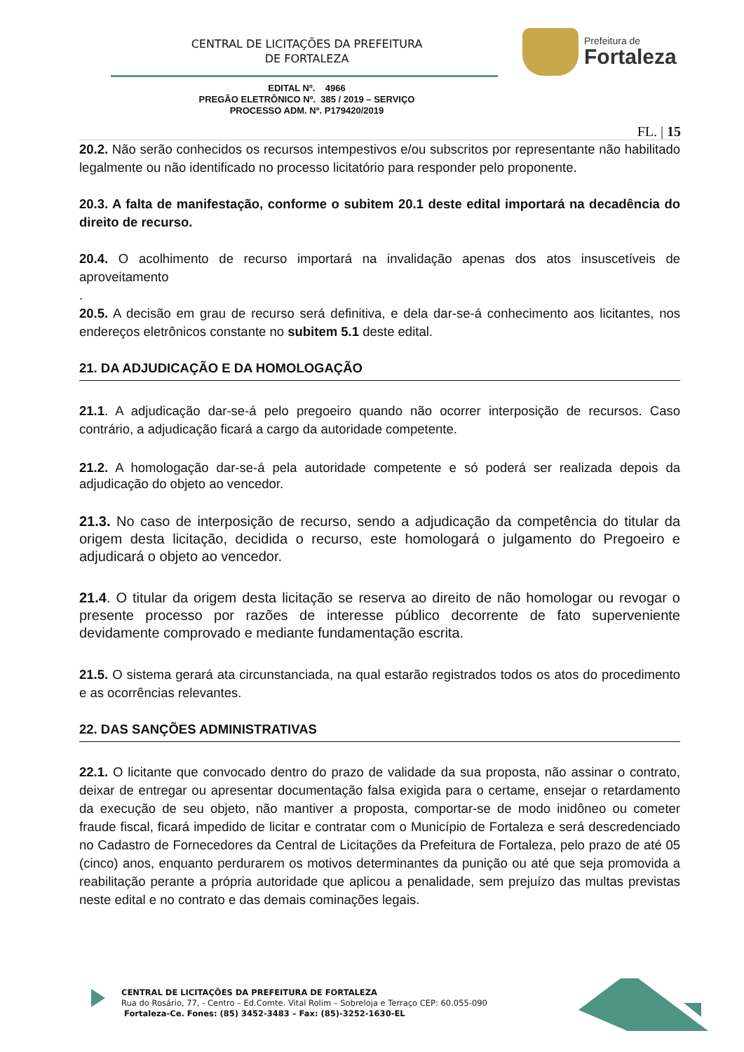CENTRAL DE LICITAÇÕES DA PREFEITURA
DE FORTALEZA
Prefeitura de
Fortaleza
EDITAL Nº. 4966
PREGÃO ELETRÔNICO Nº. 385 / 2019 – SERVIÇO
PROCESSO ADM. Nº. P179420/2019
FL. | 15
20.2. Não serão conhecidos os recursos intempestivos e/ou subscritos por representante não habilitado legalmente ou não identificado no processo licitatório para responder pelo proponente.
20.3. A falta de manifestação, conforme o subitem 20.1 deste edital importará na decadência do direito de recurso.
20.4. O acolhimento de recurso importará na invalidação apenas dos atos insuscetíveis de aproveitamento
.
20.5. A decisão em grau de recurso será definitiva, e dela dar-se-á conhecimento aos licitantes, nos endereços eletrônicos constante no subitem 5.1 deste edital.
21. DA ADJUDICAÇÃO E DA HOMOLOGAÇÃO
21.1. A adjudicação dar-se-á pelo pregoeiro quando não ocorrer interposição de recursos. Caso contrário, a adjudicação ficará a cargo da autoridade competente.
21.2. A homologação dar-se-á pela autoridade competente e só poderá ser realizada depois da adjudicação do objeto ao vencedor.
21.3. No caso de interposição de recurso, sendo a adjudicação da competência do titular da origem desta licitação, decidida o recurso, este homologará o julgamento do Pregoeiro e adjudicará o objeto ao vencedor.
21.4. O titular da origem desta licitação se reserva ao direito de não homologar ou revogar o presente processo por razões de interesse público decorrente de fato superveniente devidamente comprovado e mediante fundamentação escrita.
21.5. O sistema gerará ata circunstanciada, na qual estarão registrados todos os atos do procedimento e as ocorrências relevantes.
22. DAS SANÇÕES ADMINISTRATIVAS
22.1. O licitante que convocado dentro do prazo de validade da sua proposta, não assinar o contrato, deixar de entregar ou apresentar documentação falsa exigida para o certame, ensejar o retardamento da execução de seu objeto, não mantiver a proposta, comportar-se de modo inidôneo ou cometer fraude fiscal, ficará impedido de licitar e contratar com o Município de Fortaleza e será descredenciado no Cadastro de Fornecedores da Central de Licitações da Prefeitura de Fortaleza, pelo prazo de até 05 (cinco) anos, enquanto perdurarem os motivos determinantes da punição ou até que seja promovida a reabilitação perante a própria autoridade que aplicou a penalidade, sem prejuízo das multas previstas neste edital e no contrato e das demais cominações legais.
CENTRAL DE LICITAÇÕES DA PREFEITURA DE FORTALEZA
Rua do Rosário, 77, - Centro – Ed.Comte. Vital Rolim – Sobreloja e Terraço CEP: 60.055-090
Fortaleza-Ce. Fones: (85) 3452-3483 – Fax: (85)-3252-1630-EL